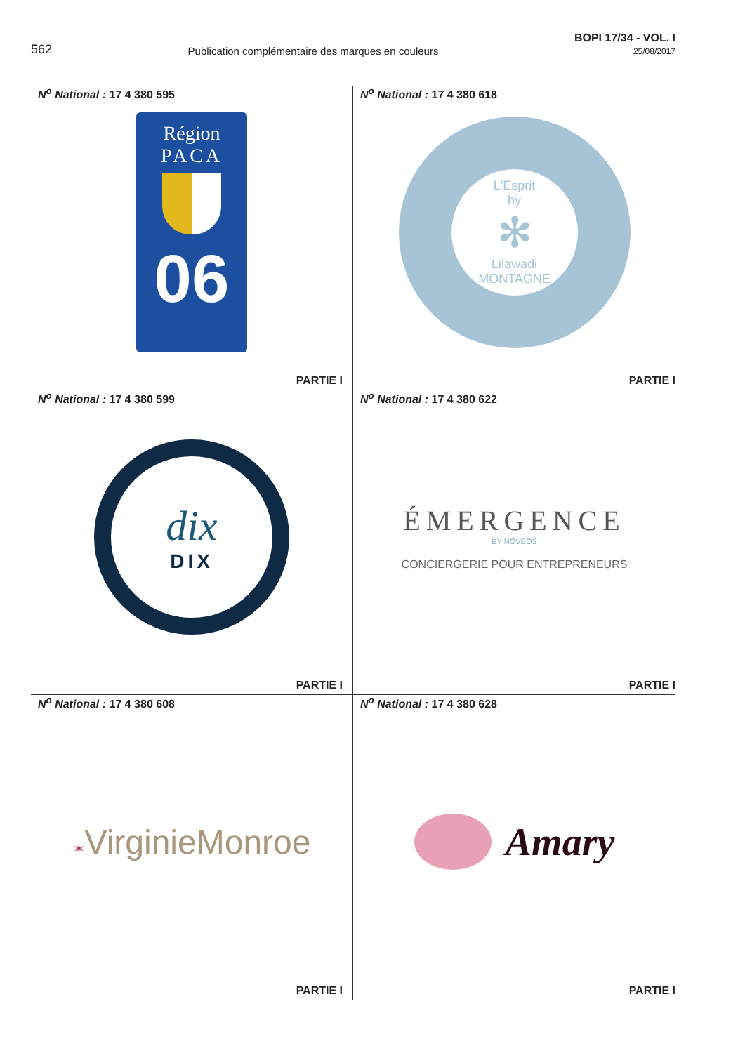562
Publication complémentaire des marques en couleurs
BOPI 17/34 - VOL. I
25/08/2017
N<sup>o</sup> National : 17 4 380 595
Région
PACA
06
PARTIE I
N<sup>o</sup> National : 17 4 380 618
L'Esprit
by
✻
Lilawadi
MONTAGNE
PARTIE I
N<sup>o</sup> National : 17 4 380 599
dix
DIX
PARTIE I
N<sup>o</sup> National : 17 4 380 622
ÉMERGENCE
BY NOVEOS
CONCIERGERIE POUR ENTREPRENEURS
PARTIE I
N<sup>o</sup> National : 17 4 380 608
✶VirginieMonroe
PARTIE I
N<sup>o</sup> National : 17 4 380 628
Amary
PARTIE I